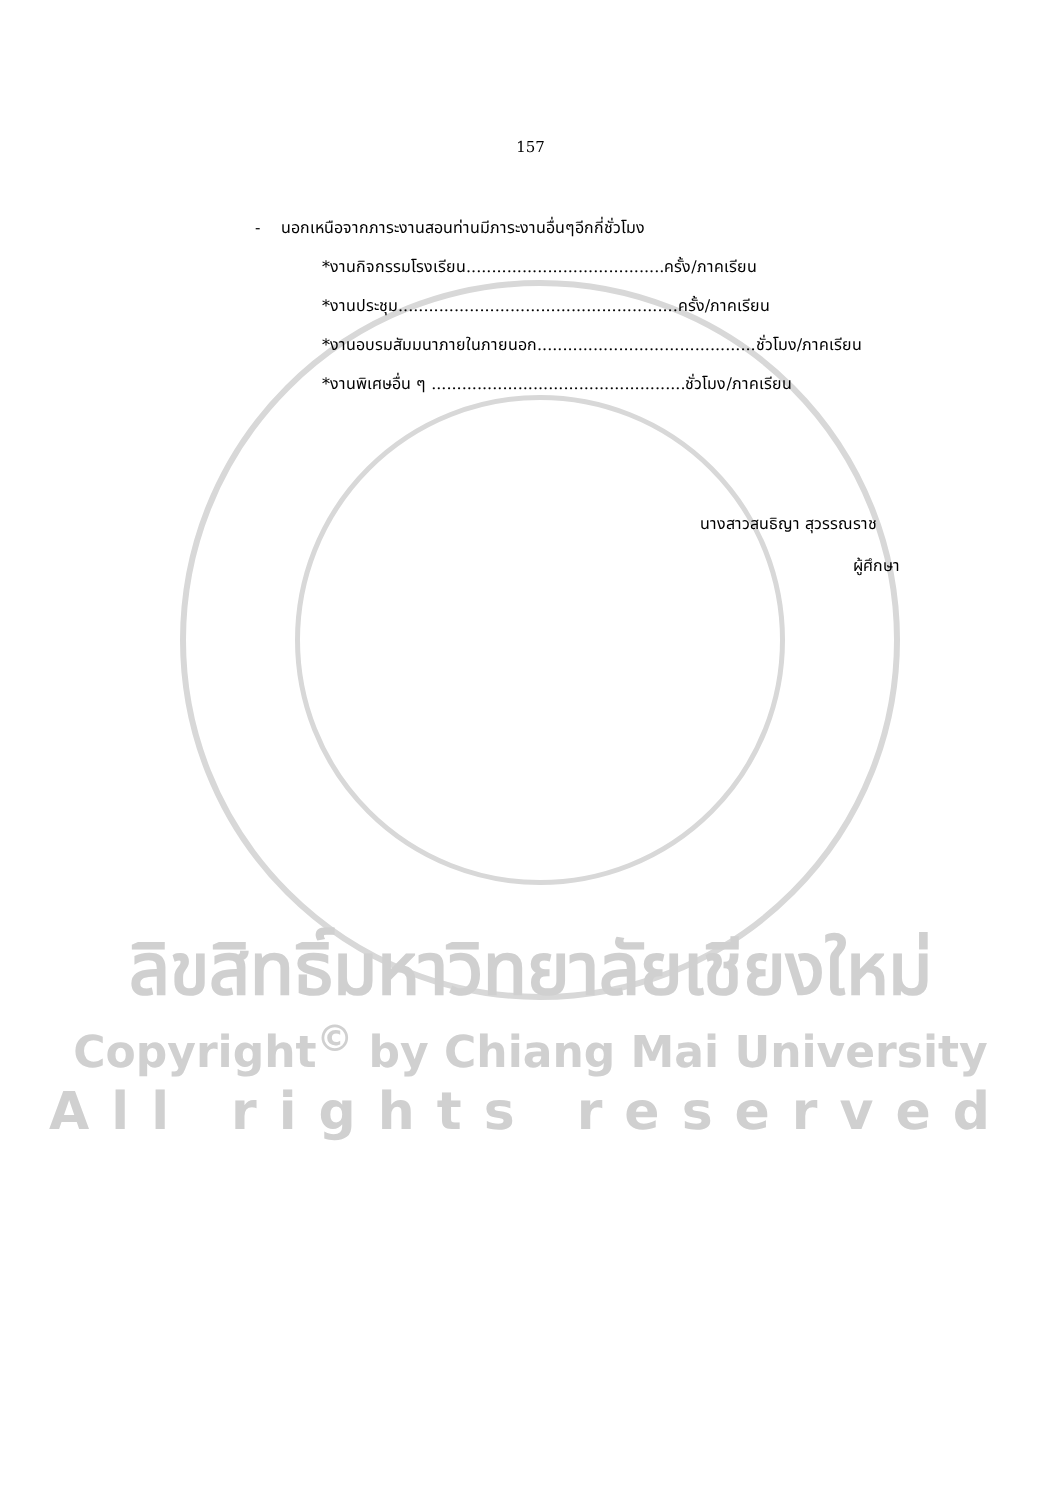157
- นอกเหนือจากภาระงานสอนท่านมีภาระงานอื่นๆอีกกี่ชั่วโมง
*งานกิจกรรมโรงเรียน.......................................ครั้ง/ภาคเรียน
*งานประชุม.......................................................ครั้ง/ภาคเรียน
*งานอบรมสัมมนาภายในภายนอก...........................................ชั่วโมง/ภาคเรียน
*งานพิเศษอื่น ๆ ..................................................ชั่วโมง/ภาคเรียน
นางสาวสนธิญา สุวรรณราช
ผู้ศึกษา
ลิขสิทธิ์มหาวิทยาลัยเชียงใหม่
Copyright<sup>©</sup> by Chiang Mai University
All rights reserved